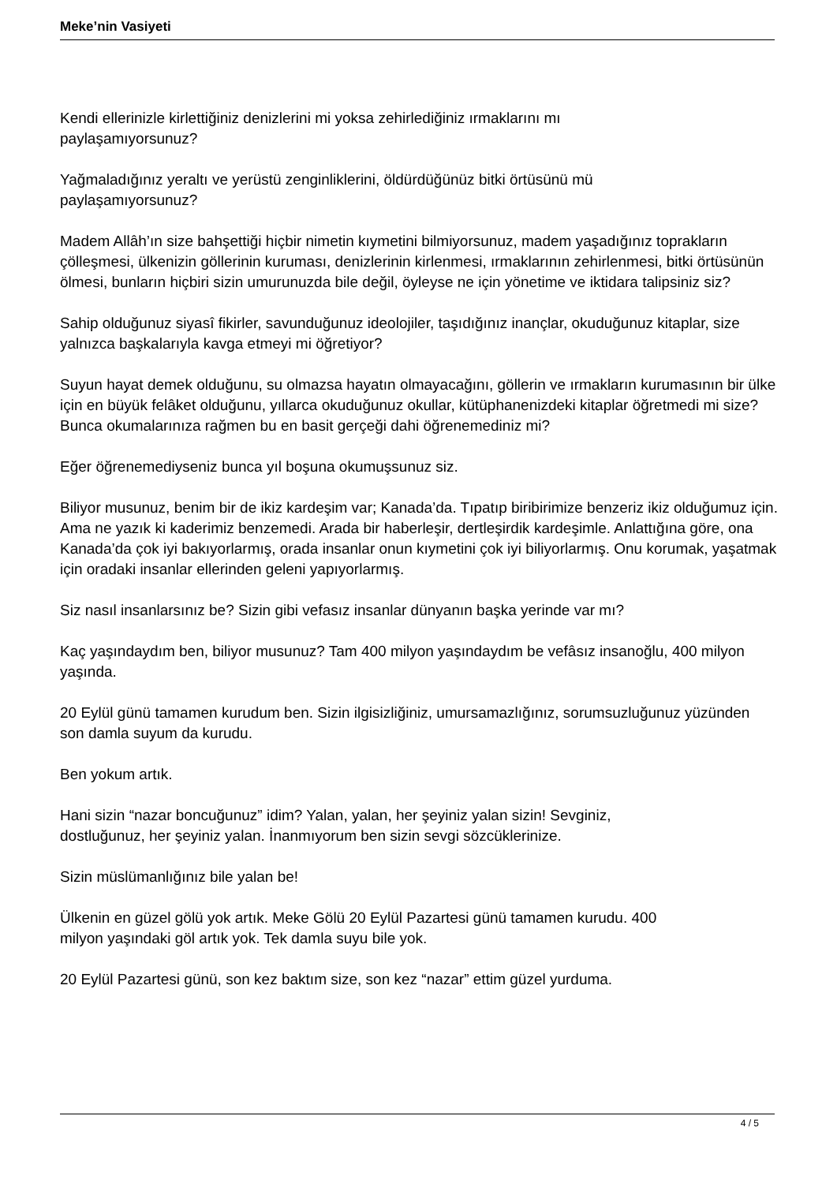Meke’nin Vasiyeti
Kendi ellerinizle kirlettiğiniz denizlerini mi yoksa zehirlediğiniz ırmaklarını mı
paylaşamıyorsunuz?
Yağmaladığınız yeraltı ve yerüstü zenginliklerini, öldürdüğünüz bitki örtüsünü mü
paylaşamıyorsunuz?
Madem Allâh’ın size bahşettiği hiçbir nimetin kıymetini bilmiyorsunuz, madem yaşadığınız toprakların çölleşmesi, ülkenizin göllerinin kuruması, denizlerinin kirlenmesi, ırmaklarının zehirlenmesi, bitki örtüsünün ölmesi, bunların hiçbiri sizin umurunuzda bile değil, öyleyse ne için yönetime ve iktidara talipsiniz siz?
Sahip olduğunuz siyasî fikirler, savunduğunuz ideolojiler, taşıdığınız inançlar, okuduğunuz kitaplar, size yalnızca başkalarıyla kavga etmeyi mi öğretiyor?
Suyun hayat demek olduğunu, su olmazsa hayatın olmayacağını, göllerin ve ırmakların kurumasının bir ülke için en büyük felâket olduğunu, yıllarca okuduğunuz okullar, kütüphanenizdeki kitaplar öğretmedi mi size? Bunca okumalarınıza rağmen bu en basit gerçeği dahi öğrenemediniz mi?
Eğer öğrenemediyseniz bunca yıl boşuna okumuşsunuz siz.
Biliyor musunuz, benim bir de ikiz kardeşim var; Kanada’da. Tıpatıp biribirimize benzeriz ikiz olduğumuz için. Ama ne yazık ki kaderimiz benzemedi. Arada bir haberleşir, dertleşirdik kardeşimle. Anlattığına göre, ona Kanada’da çok iyi bakıyorlarmış, orada insanlar onun kıymetini çok iyi biliyorlarmış. Onu korumak, yaşatmak için oradaki insanlar ellerinden geleni yapıyorlarmış.
Siz nasıl insanlarsınız be? Sizin gibi vefasız insanlar dünyanın başka yerinde var mı?
Kaç yaşındaydım ben, biliyor musunuz? Tam 400 milyon yaşındaydım be vefâsız insanoğlu, 400 milyon yaşında.
20 Eylül günü tamamen kurudum ben. Sizin ilgisizliğiniz, umursamazlığınız, sorumsuzluğunuz yüzünden son damla suyum da kurudu.
Ben yokum artık.
Hani sizin “nazar boncuğunuz” idim? Yalan, yalan, her şeyiniz yalan sizin! Sevginiz,
dostluğunuz, her şeyiniz yalan. İnanmıyorum ben sizin sevgi sözcüklerinize.
Sizin müslümanlığınız bile yalan be!
Ülkenin en güzel gölü yok artık. Meke Gölü 20 Eylül Pazartesi günü tamamen kurudu. 400
milyon yaşındaki göl artık yok. Tek damla suyu bile yok.
20 Eylül Pazartesi günü, son kez baktım size, son kez “nazar” ettim güzel yurduma.
4 / 5